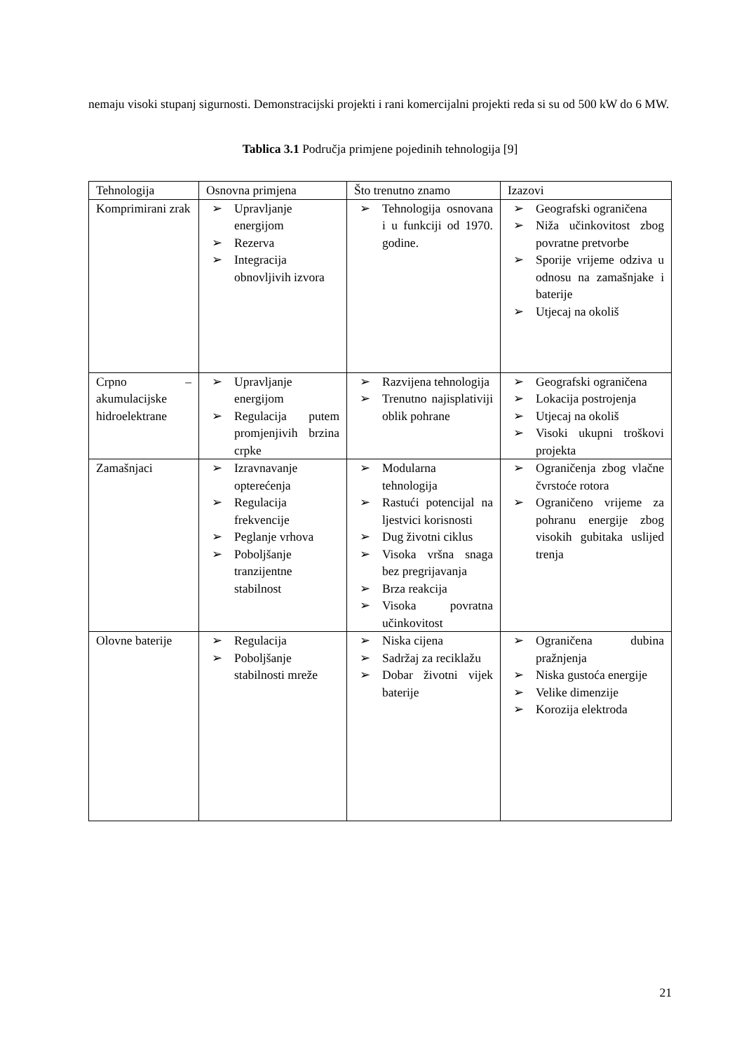nemaju visoki stupanj sigurnosti. Demonstracijski projekti i rani komercijalni projekti reda si su od 500 kW do 6 MW.
Tablica 3.1 Područja primjene pojedinih tehnologija [9]
| Tehnologija | Osnovna primjena | Što trenutno znamo | Izazovi |
| Komprimirani zrak | ➢ Upravljanje energijom ➢ Rezerva ➢ Integracija obnovljivih izvora | ➢ Tehnologija osnovana i u funkciji od 1970. godine. | ➢ Geografski ograničena ➢ Niža učinkovitost zbog povratne pretvorbe ➢ Sporije vrijeme odziva u odnosu na zamašnjake i baterije ➢ Utjecaj na okoliš |
| Crpno – akumulacijske hidroelektrane | ➢ Upravljanje energijom ➢ Regulacija putem promjenjivih brzina crpke | ➢ Razvijena tehnologija ➢ Trenutno najisplativiji oblik pohrane | ➢ Geografski ograničena ➢ Lokacija postrojenja ➢ Utjecaj na okoliš ➢ Visoki ukupni troškovi projekta |
| Zamašnjaci | ➢ Izravnavanje opterećenja ➢ Regulacija frekvencije ➢ Peglanje vrhova ➢ Poboljšanje tranzijentne stabilnost | ➢ Modularna tehnologija ➢ Rastući potencijal na ljestvici korisnosti ➢ Dug životni ciklus ➢ Visoka vršna snaga bez pregrijavanja ➢ Brza reakcija ➢ Visoka povratna učinkovitost | ➢ Ograničenja zbog vlačne čvrstoće rotora ➢ Ograničeno vrijeme za pohranu energije zbog visokih gubitaka uslijed trenja |
| Olovne baterije | ➢ Regulacija ➢ Poboljšanje stabilnosti mreže | ➢ Niska cijena ➢ Sadržaj za reciklažu ➢ Dobar životni vijek baterije | ➢ Ograničena dubina pražnjenja ➢ Niska gustoća energije ➢ Velike dimenzije ➢ Korozija elektroda |
21